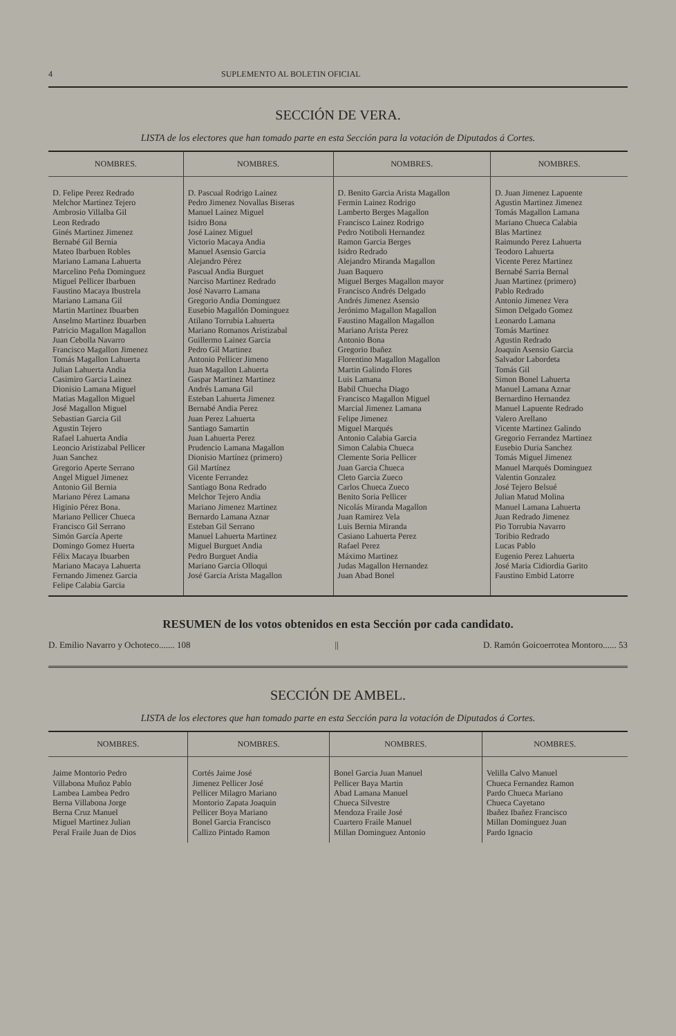4 SUPLEMENTO AL BOLETIN OFICIAL
SECCIÓN DE VERA.
LISTA de los electores que han tomado parte en esta Sección para la votación de Diputados á Cortes.
| NOMBRES. | NOMBRES. | NOMBRES. | NOMBRES. |
| --- | --- | --- | --- |
| D. Felipe Perez Redrado Melchor Martinez Tejero Ambrosio Villalba Gil Leon Redrado Ginés Martinez Jimenez Bernabé Gil Bernia Mateo Ibarbuen Robles Mariano Lamana Lahuerta Marcelino Peña Dominguez Miguel Pellicer Ibarbuen Faustino Macaya Ibustrela Mariano Lamana Gil Martin Martinez Ibuarben Anselmo Martinez Ibuarben Patricio Magallon Magallon Juan Cebolla Navarro Francisco Magallon Jimenez Tomás Magallon Lahuerta Julian Lahuerta Andia Casimiro Garcia Lainez Dionisio Lamana Miguel Matias Magallon Miguel José Magallon Miguel Sebastian Garcia Gil Agustin Tejero Rafael Lahuerta Andia Leoncio Aristizabal Pellicer Juan Sanchez Gregorio Aperte Serrano Angel Miguel Jimenez Antonio Gil Bernia Mariano Pérez Lamana Higinio Pérez Bona. Mariano Pellicer Chueca Francisco Gil Serrano Simón García Aperte Domingo Gomez Huerta Félix Macaya Ibuarben Mariano Macaya Lahuerta Fernando Jimenez Garcia Felipe Calabia Garcia | D. Pascual Rodrigo Lainez Pedro Jimenez Novallas Biseras Manuel Lainez Miguel Isidro Bona José Lainez Miguel Victorio Macaya Andia Manuel Asensio Garcia Alejandro Pérez Pascual Andia Burguet Narciso Martinez Redrado José Navarro Lamana Gregorio Andia Dominguez Eusebio Magallón Dominguez Atilano Torrubia Lahuerta Mariano Romanos Aristizabal Guillermo Lainez Garcia Pedro Gil Martinez Antonio Pellicer Jimeno Juan Magallon Lahuerta Gaspar Martinez Martinez Andrés Lamana Gil Esteban Lahuerta Jimenez Bernabé Andia Perez Juan Perez Lahuerta Santiago Samartin Juan Lahuerta Perez Prudencio Lamana Magallon Dionisio Martínez (primero) Gil Martínez Vicente Ferrandez Santiago Bona Redrado Melchor Tejero Andia Mariano Jimenez Martinez Bernardo Lamana Aznar Esteban Gil Serrano Manuel Lahuerta Martinez Miguel Burguet Andia Pedro Burguet Andia Mariano Garcia Olloqui José Garcia Arista Magallon | D. Benito Garcia Arista Magallon Fermin Lainez Rodrigo Lamberto Berges Magallon Francisco Lainez Rodrigo Pedro Notiboli Hernandez Ramon Garcia Berges Isidro Redrado Alejandro Miranda Magallon Juan Baquero Miguel Berges Magallon mayor Francisco Andrés Delgado Andrés Jimenez Asensio Jerónimo Magallon Magallon Faustino Magallon Magallon Mariano Arista Perez Antonio Bona Gregorio Ibañez Florentino Magallon Magallon Martin Galindo Flores Luis Lamana Babil Chuecha Diago Francisco Magallon Miguel Marcial Jimenez Lamana Felipe Jimenez Miguel Marqués Antonio Calabia Garcia Simon Calabia Chueca Clemente Soria Pellicer Juan Garcia Chueca Cleto Garcia Zueco Carlos Chueca Zueco Benito Soria Pellicer Nicolás Miranda Magallon Juan Ramirez Vela Luis Bernia Miranda Casiano Lahuerta Perez Rafael Perez Máximo Martinez Judas Magallon Hernandez Juan Abad Bonel | D. Juan Jimenez Lapuente Agustin Martinez Jimenez Tomás Magallon Lamana Mariano Chueca Calabia Blas Martinez Raimundo Perez Lahuerta Teodoro Lahuerta Vicente Perez Martinez Bernabé Sarria Bernal Juan Martinez (primero) Pablo Redrado Antonio Jimenez Vera Simon Delgado Gomez Leonardo Lamana Tomás Martinez Agustin Redrado Joaquín Asensio Garcia Salvador Labordeta Tomás Gil Simon Bonel Lahuerta Manuel Lamana Aznar Bernardino Hernandez Manuel Lapuente Redrado Valero Arellano Vicente Martinez Galindo Gregorio Ferrandez Martinez Eusebio Duria Sanchez Tomás Miguel Jimenez Manuel Marqués Dominguez Valentin Gonzalez José Tejero Belsué Julian Matud Molina Manuel Lamana Lahuerta Juan Redrado Jimenez Pio Torrubia Navarro Toribio Redrado Lucas Pablo Eugenio Perez Lahuerta José Maria Cidiordia Garito Faustino Embid Latorre |
RESUMEN de los votos obtenidos en esta Sección por cada candidato.
D. Emilio Navarro y Ochoteco....... 108 || D. Ramón Goicoerrotea Montoro...... 53
SECCIÓN DE AMBEL.
LISTA de los electores que han tomado parte en esta Sección para la votación de Diputados á Cortes.
| NOMBRES. | NOMBRES. | NOMBRES. | NOMBRES. |
| --- | --- | --- | --- |
| Jaime Montorio Pedro Villabona Muñoz Pablo Lambea Lambea Pedro Berna Villabona Jorge Berna Cruz Manuel Miguel Martinez Julian Peral Fraile Juan de Dios | Cortés Jaime José Jimenez Pellicer José Pellicer Milagro Mariano Montorio Zapata Joaquin Pellicer Boya Mariano Bonel Garcia Francisco Callizo Pintado Ramon | Bonel Garcia Juan Manuel Pellicer Baya Martin Abad Lamana Manuel Chueca Silvestre Mendoza Fraile José Cuartero Fraile Manuel Millan Dominguez Antonio | Velilla Calvo Manuel Chueca Fernandez Ramon Pardo Chueca Mariano Chueca Cayetano Ibañez Ibañez Francisco Millan Dominguez Juan Pardo Ignacio |